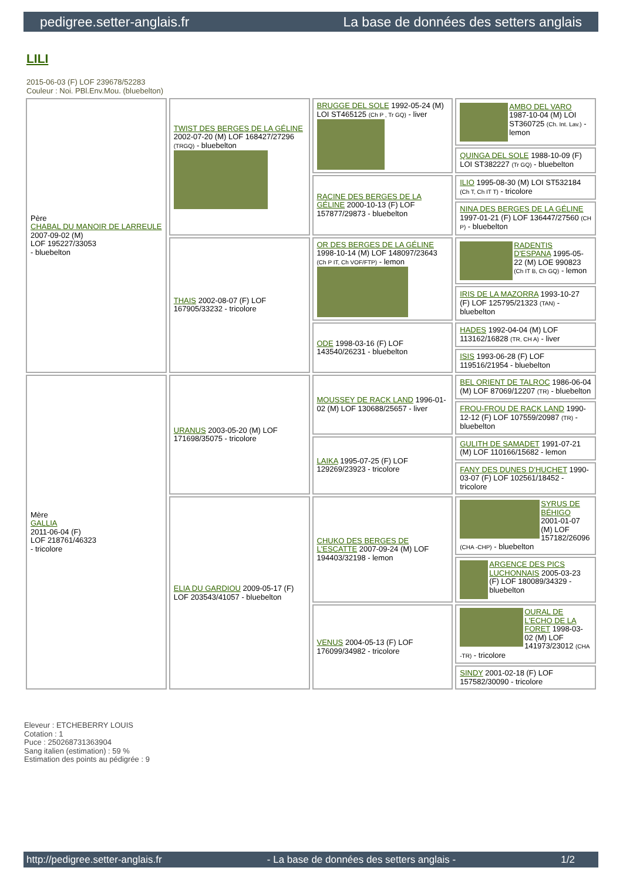pedigree.setter-anglais.fr La base de données des setters anglais
LILI
2015-06-03 (F) LOF 239678/52283
Couleur : Noi. PBl.Env.Mou. (bluebelton)
| Père CHABAL DU MANOIR DE LARREULE 2007-09-02 (M) LOF 195227/33053 - bluebelton | TWIST DES BERGES DE LA GÉLINE 2002-07-20 (M) LOF 168427/27296 (TRGQ) - bluebelton | BRUGGE DEL SOLE 1992-05-24 (M) LOI ST465125 (Ch P , Tr GQ) - liver | AMBO DEL VARO 1987-10-04 (M) LOI ST360725 (Ch. Int. Lav.) - lemon |
| | | | QUINGA DEL SOLE 1988-10-09 (F) LOI ST382227 (Tr GQ) - bluebelton |
| | | RACINE DES BERGES DE LA GÉLINE 2000-10-13 (F) LOF 157877/29873 - bluebelton | ILIO 1995-08-30 (M) LOI ST532184 (Ch T, Ch IT T) - tricolore |
| | | | NINA DES BERGES DE LA GÉLINE 1997-01-21 (F) LOF 136447/27560 (CH P) - bluebelton |
| | THAIS 2002-08-07 (F) LOF 167905/33232 - tricolore | OR DES BERGES DE LA GÉLINE 1998-10-14 (M) LOF 148097/23643 (Ch P IT, Ch VOF/FTP) - lemon | RADENTIS D'ESPANA 1995-05-22 (M) LOE 990823 (Ch IT B, Ch GQ) - lemon |
| | | | IRIS DE LA MAZORRA 1993-10-27 (F) LOF 125795/21323 (TAN) - bluebelton |
| | | ODE 1998-03-16 (F) LOF 143540/26231 - bluebelton | HADES 1992-04-04 (M) LOF 113162/16828 (TR, CH A) - liver |
| | | | ISIS 1993-06-28 (F) LOF 119516/21954 - bluebelton |
| Mère GALLIA 2011-06-04 (F) LOF 218761/46323 - tricolore | URANUS 2003-05-20 (M) LOF 171698/35075 - tricolore | MOUSSEY DE RACK LAND 1996-01-02 (M) LOF 130688/25657 - liver | BEL ORIENT DE TALROC 1986-06-04 (M) LOF 87069/12207 (TR) - bluebelton |
| | | | FROU-FROU DE RACK LAND 1990-12-12 (F) LOF 107559/20987 (TR) - bluebelton |
| | | LAIKA 1995-07-25 (F) LOF 129269/23923 - tricolore | GULITH DE SAMADET 1991-07-21 (M) LOF 110166/15682 - lemon |
| | | | FANY DES DUNES D'HUCHET 1990-03-07 (F) LOF 102561/18452 - tricolore |
| | ELIA DU GARDIOU 2009-05-17 (F) LOF 203543/41057 - bluebelton | CHUKO DES BERGES DE L'ESCATTE 2007-09-24 (M) LOF 194403/32198 - lemon | SYRUS DE BÉHIGO 2001-01-07 (M) LOF 157182/26096 (CHA -CHP) - bluebelton |
| | | | ARGENCE DES PICS LUCHONNAIS 2005-03-23 (F) LOF 180089/34329 - bluebelton |
| | | VENUS 2004-05-13 (F) LOF 176099/34982 - tricolore | OURAL DE L'ECHO DE LA FORET 1998-03-02 (M) LOF 141973/23012 (CHA -TR) - tricolore |
| | | | SINDY 2001-02-18 (F) LOF 157582/30090 - tricolore |
Eleveur : ETCHEBERRY LOUIS
Cotation : 1
Puce : 250268731363904
Sang italien (estimation) : 59 %
Estimation des points au pédigrée : 9
http://pedigree.setter-anglais.fr - La base de données des setters anglais - 1/2